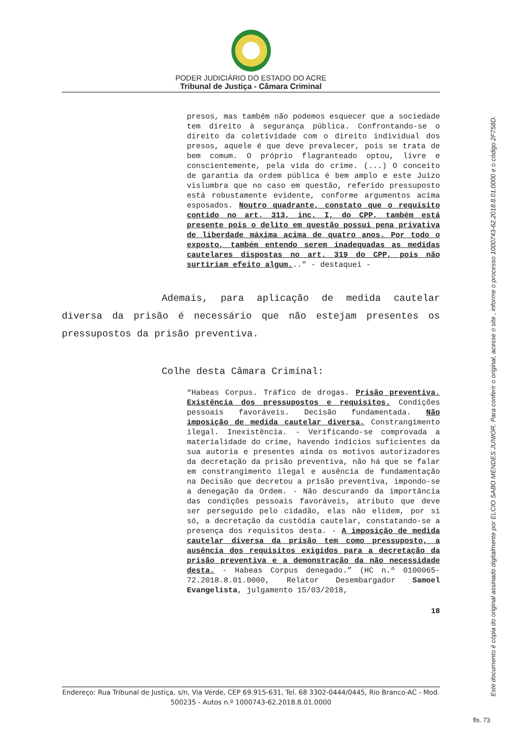PODER JUDICIÁRIO DO ESTADO DO ACRE
Tribunal de Justiça - Câmara Criminal
presos, mas também não podemos esquecer que a sociedade tem direito à segurança pública. Confrontando-se o direito da coletividade com o direito individual dos presos, aquele é que deve prevalecer, pois se trata de bem comum. O próprio flagranteado optou, livre e conscientemente, pela vida do crime. (...) O conceito de garantia da ordem pública é bem amplo e este Juízo vislumbra que no caso em questão, referido pressuposto está robustamente evidente, conforme argumentos acima esposados. Noutro quadrante, constato que o requisito contido no art. 313, inc. I, do CPP, também está presente pois o delito em questão possui pena privativa de liberdade máxima acima de quatro anos. Por todo o exposto, também entendo serem inadequadas as medidas cautelares dispostas no art. 319 do CPP, pois não surtiriam efeito algum..." - destaquei -
Ademais, para aplicação de medida cautelar diversa da prisão é necessário que não estejam presentes os pressupostos da prisão preventiva.
Colhe desta Câmara Criminal:
“Habeas Corpus. Tráfico de drogas. Prisão preventiva. Existência dos pressupostos e requisitos. Condições pessoais favoráveis. Decisão fundamentada. Não imposição de medida cautelar diversa. Constrangimento ilegal. Inexistência. - Verificando-se comprovada a materialidade do crime, havendo indícios suficientes da sua autoria e presentes ainda os motivos autorizadores da decretação da prisão preventiva, não há que se falar em constrangimento ilegal e ausência de fundamentação na Decisão que decretou a prisão preventiva, impondo-se a denegação da Ordem. - Não descurando da importância das condições pessoais favoráveis, atributo que deve ser perseguido pelo cidadão, elas não elidem, por si só, a decretação da custódia cautelar, constatando-se a presença dos requisitos desta. - A imposição de medida cautelar diversa da prisão tem como pressuposto, a ausência dos requisitos exigidos para a decretação da prisão preventiva e a demonstração da não necessidade desta. - Habeas Corpus denegado.” (HC n.º 0100065-72.2018.8.01.0000, Relator Desembargador Samoel Evangelista, julgamento 15/03/2018,
18
Endereço: Rua Tribunal de Justiça, s/n, Via Verde, CEP 69.915-631, Tel. 68 3302-0444/0445, Rio Branco-AC - Mod. 500235 - Autos n.º 1000743-62.2018.8.01.0000
Este documento é cópia do original assinado digitalmente por ELCIO SABO MENDES JUNIOR. Para conferir o original, acesse o site , informe o processo 1000743-62.2018.8.01.0000 e o código 2F758D.
fls. 73